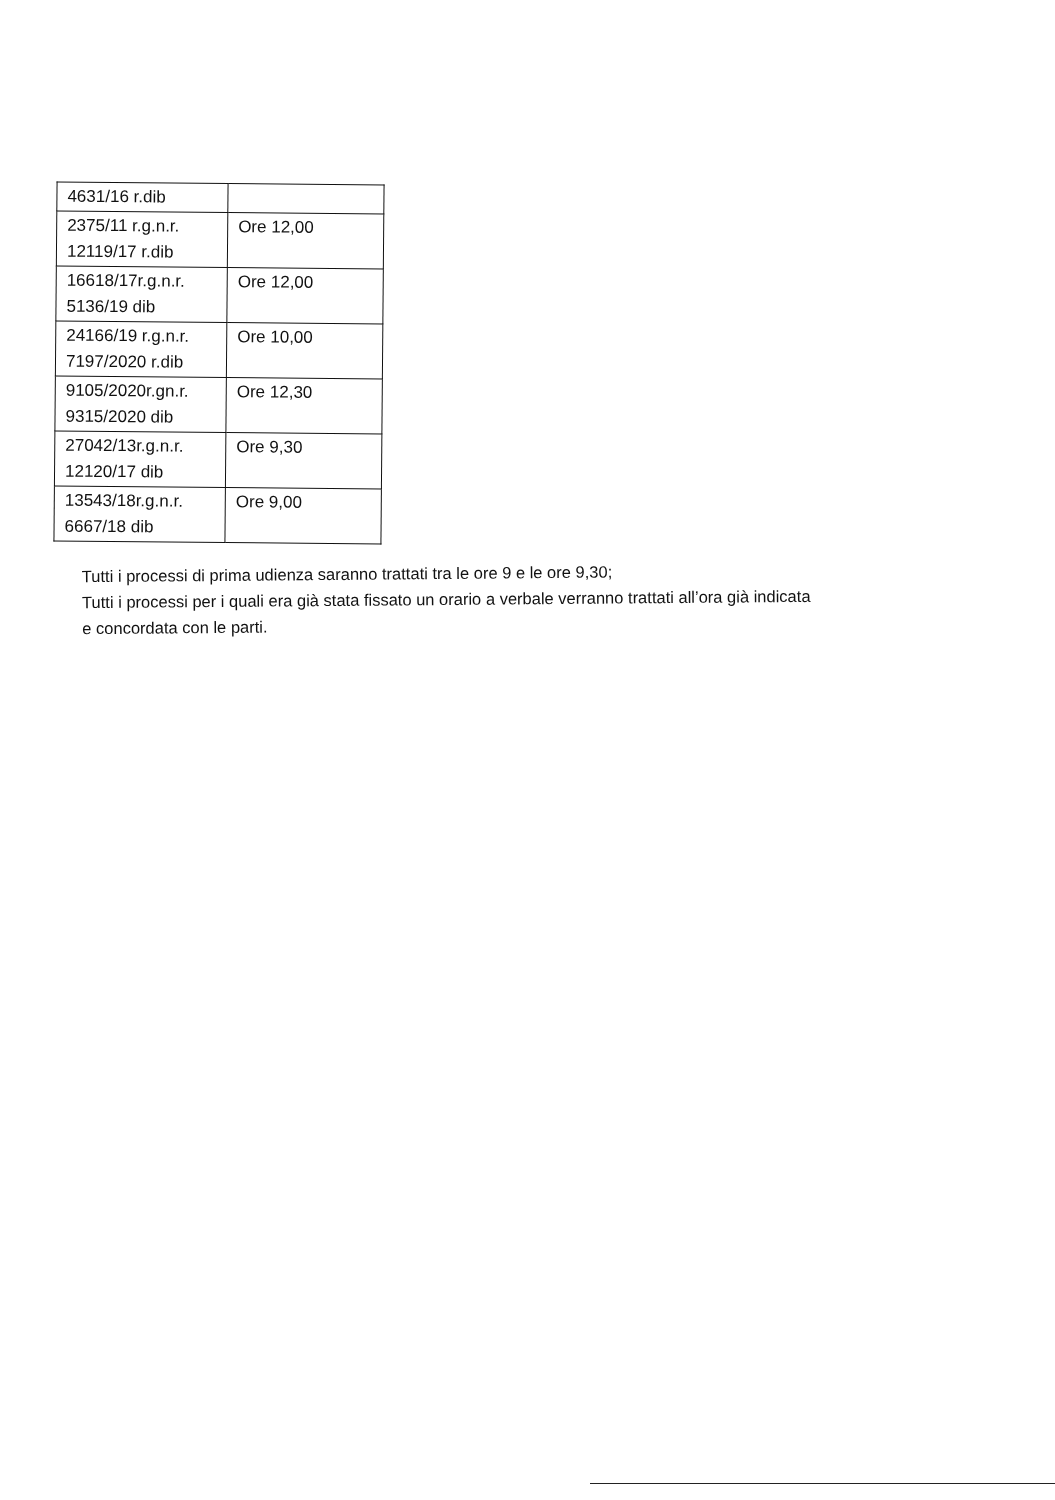| 4631/16 r.dib | |
| 2375/11 r.g.n.r. 12119/17 r.dib | Ore 12,00 |
| 16618/17r.g.n.r. 5136/19 dib | Ore 12,00 |
| 24166/19 r.g.n.r. 7197/2020 r.dib | Ore 10,00 |
| 9105/2020r.gn.r. 9315/2020 dib | Ore 12,30 |
| 27042/13r.g.n.r. 12120/17 dib | Ore 9,30 |
| 13543/18r.g.n.r. 6667/18 dib | Ore 9,00 |
Tutti i processi di prima udienza saranno trattati tra le ore 9 e le ore 9,30;
Tutti i processi per i quali era già stata fissato un orario a verbale verranno trattati all’ora già indicata
e concordata con le parti.